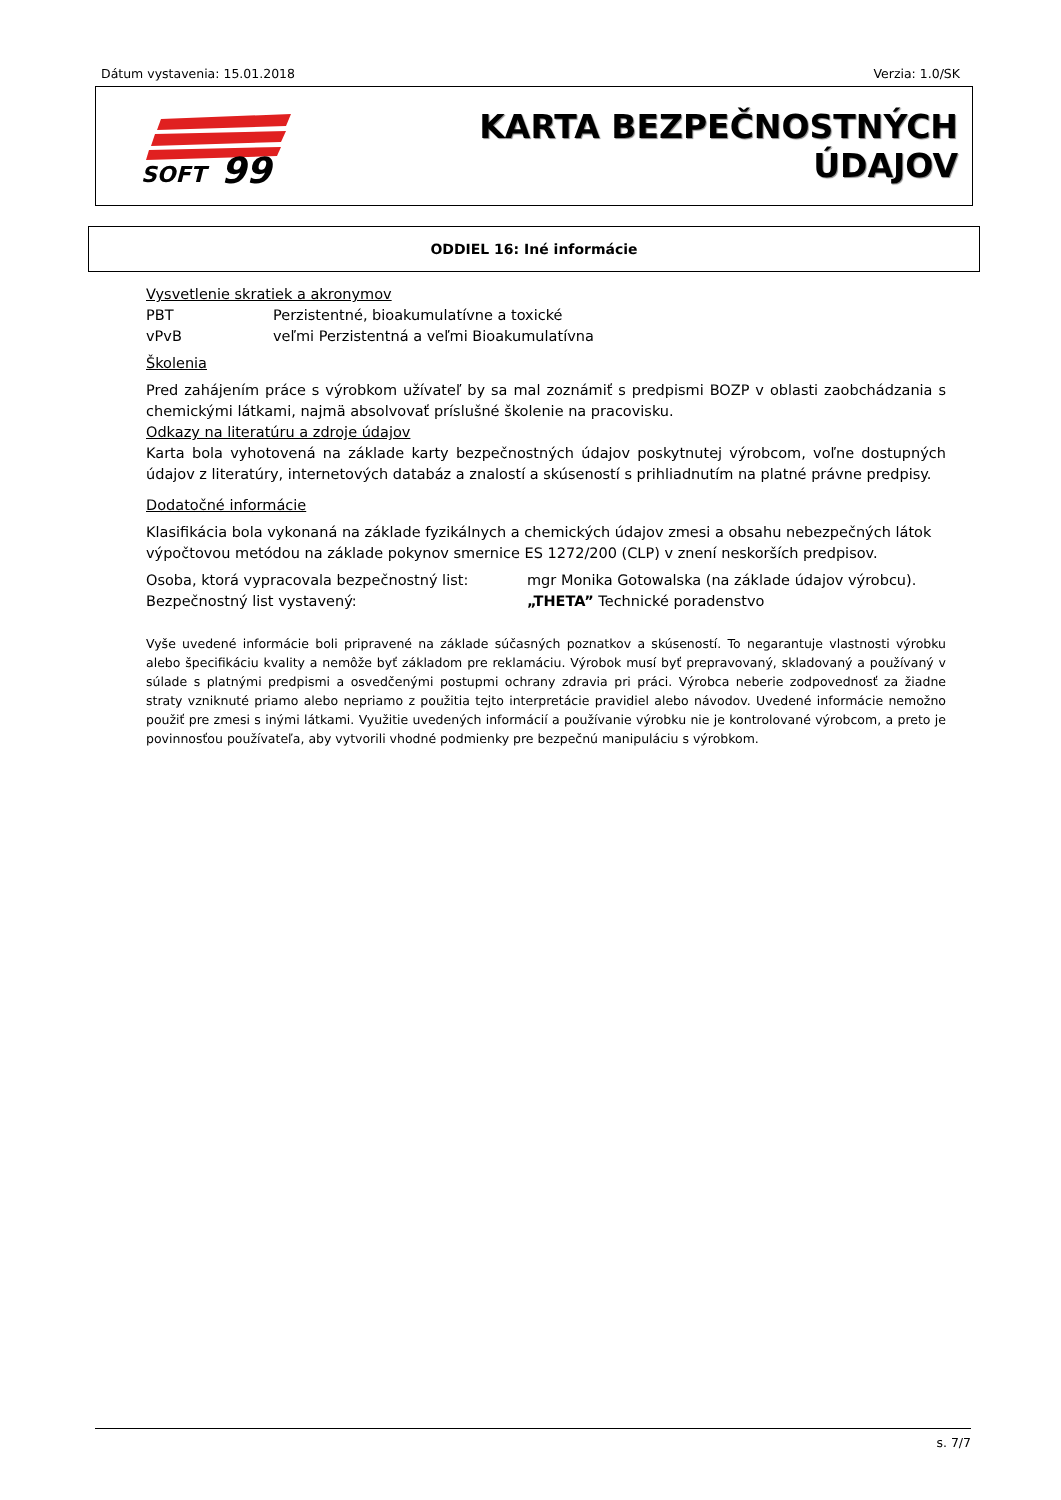Dátum vystavenia: 15.01.2018 Verzia: 1.0/SK
SOFT
99
KARTA BEZPEČNOSTNÝCH ÚDAJOV
ODDIEL 16: Iné informácie
Vysvetlenie skratiek a akronymov
PBT Perzistentné, bioakumulatívne a toxické
vPvB veľmi Perzistentná a veľmi Bioakumulatívna
Školenia
Pred zahájením práce s výrobkom užívateľ by sa mal zoznámiť s predpismi BOZP v oblasti zaobchádzania s chemickými látkami, najmä absolvovať príslušné školenie na pracovisku.
Odkazy na literatúru a zdroje údajov
Karta bola vyhotovená na základe karty bezpečnostných údajov poskytnutej výrobcom, voľne dostupných údajov z literatúry, internetových databáz a znalostí a skúseností s prihliadnutím na platné právne predpisy.
Dodatočné informácie
Klasifikácia bola vykonaná na základe fyzikálnych a chemických údajov zmesi a obsahu nebezpečných látok výpočtovou metódou na základe pokynov smernice ES 1272/200 (CLP) v znení neskorších predpisov.
Osoba, ktorá vypracovala bezpečnostný list: mgr Monika Gotowalska (na základe údajov výrobcu).
Bezpečnostný list vystavený: „THETA” Technické poradenstvo
Vyše uvedené informácie boli pripravené na základe súčasných poznatkov a skúseností. To negarantuje vlastnosti výrobku alebo špecifikáciu kvality a nemôže byť základom pre reklamáciu. Výrobok musí byť prepravovaný, skladovaný a používaný v súlade s platnými predpismi a osvedčenými postupmi ochrany zdravia pri práci. Výrobca neberie zodpovednosť za žiadne straty vzniknuté priamo alebo nepriamo z použitia tejto interpretácie pravidiel alebo návodov. Uvedené informácie nemožno použiť pre zmesi s inými látkami. Využitie uvedených informácií a používanie výrobku nie je kontrolované výrobcom, a preto je povinnosťou používateľa, aby vytvorili vhodné podmienky pre bezpečnú manipuláciu s výrobkom.
s. 7/7